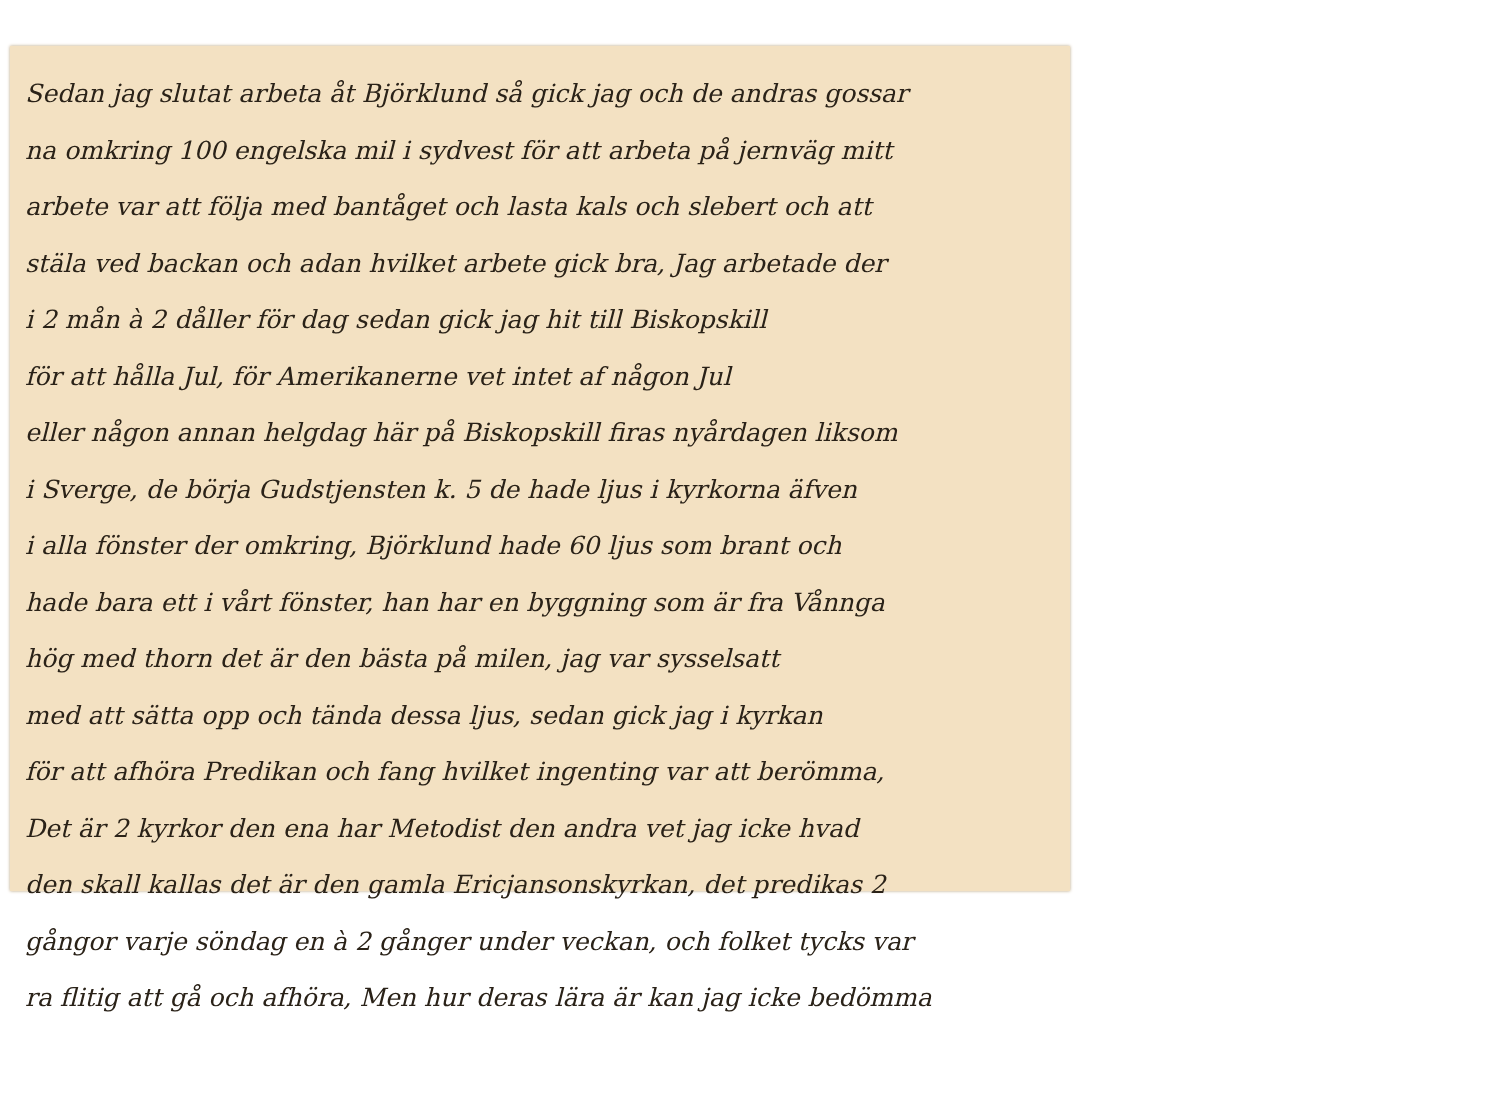Sedan jag slutat arbeta åt Björklund så gick jag och de andras gossar
na omkring 100 engelska mil i sydvest för att arbeta på jernväg mitt
arbete var att följa med bantåget och lasta kals och slebert och att
stäla ved backan och adan hvilket arbete gick bra, Jag arbetade der
i 2 mån à 2 dåller för dag sedan gick jag hit till Biskopskill
för att hålla Jul, för Amerikanerne vet intet af någon Jul
eller någon annan helgdag här på Biskopskill firas nyårdagen liksom
i Sverge, de börja Gudstjensten k. 5 de hade ljus i kyrkorna äfven
i alla fönster der omkring, Björklund hade 60 ljus som brant och
hade bara ett i vårt fönster, han har en byggning som är fra Vånnga
hög med thorn det är den bästa på milen, jag var sysselsatt
med att sätta opp och tända dessa ljus, sedan gick jag i kyrkan
för att afhöra Predikan och fang hvilket ingenting var att berömma,
Det är 2 kyrkor den ena har Metodist den andra vet jag icke hvad
den skall kallas det är den gamla Ericjansonskyrkan, det predikas 2
gångor varje söndag en à 2 gånger under veckan, och folket tycks var
ra flitig att gå och afhöra, Men hur deras lära är kan jag icke bedömma